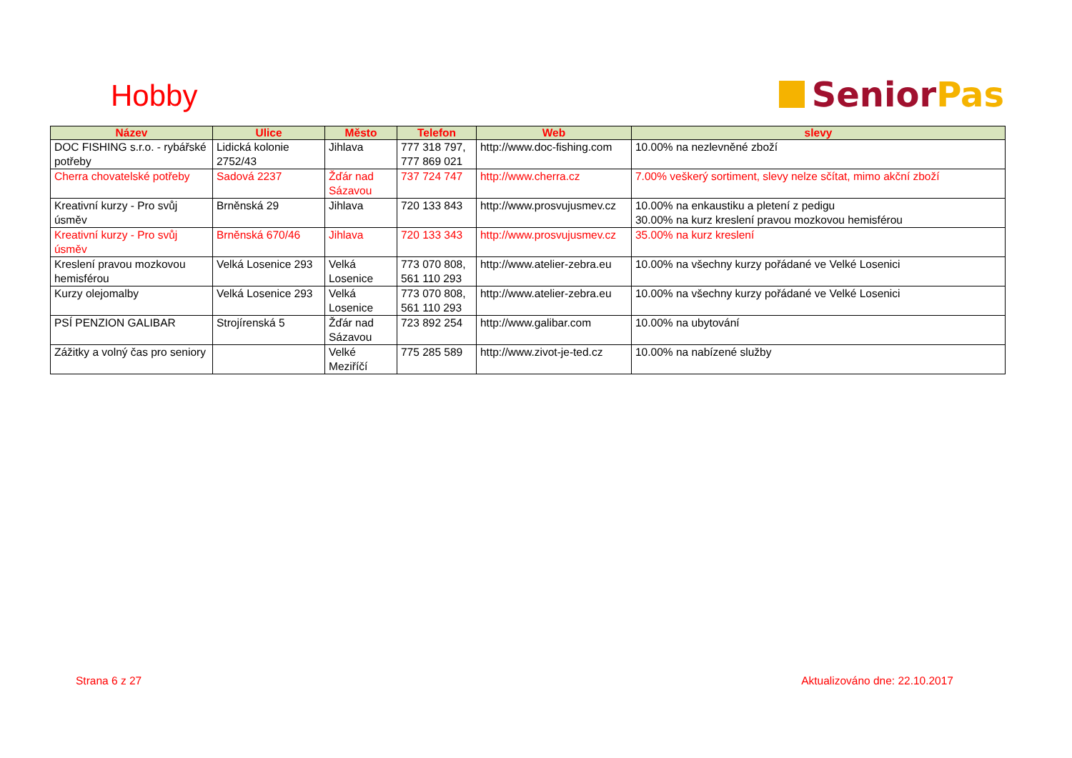Hobby
Senior Pas
| Název | Ulice | Město | Telefon | Web | slevy |
| --- | --- | --- | --- | --- | --- |
| DOC FISHING s.r.o. - rybářské potřeby | Lidická kolonie 2752/43 | Jihlava | 777 318 797, 777 869 021 | http://www.doc-fishing.com | 10.00% na nezlevněné zboží |
| Cherra chovatelské potřeby | Sadová 2237 | Žďár nad Sázavou | 737 724 747 | http://www.cherra.cz | 7.00% veškerý sortiment, slevy nelze sčítat, mimo akční zboží |
| Kreativní kurzy - Pro svůj úsměv | Brněnská 29 | Jihlava | 720 133 843 | http://www.prosvujusmev.cz | 10.00% na enkaustiku a pletení z pedigu 30.00% na kurz kreslení pravou mozkovou hemisférou |
| Kreativní kurzy - Pro svůj úsměv | Brněnská 670/46 | Jihlava | 720 133 343 | http://www.prosvujusmev.cz | 35.00% na kurz kreslení |
| Kreslení pravou mozkovou hemisférou | Velká Losenice 293 | Velká Losenice | 773 070 808, 561 110 293 | http://www.atelier-zebra.eu | 10.00% na všechny kurzy pořádané ve Velké Losenici |
| Kurzy olejomalby | Velká Losenice 293 | Velká Losenice | 773 070 808, 561 110 293 | http://www.atelier-zebra.eu | 10.00% na všechny kurzy pořádané ve Velké Losenici |
| PSÍ PENZION GALIBAR | Strojírenská 5 | Žďár nad Sázavou | 723 892 254 | http://www.galibar.com | 10.00% na ubytování |
| Zážitky a volný čas pro seniory | | Velké Meziříčí | 775 285 589 | http://www.zivot-je-ted.cz | 10.00% na nabízené služby |
Strana 6 z 27 Aktualizováno dne: 22.10.2017